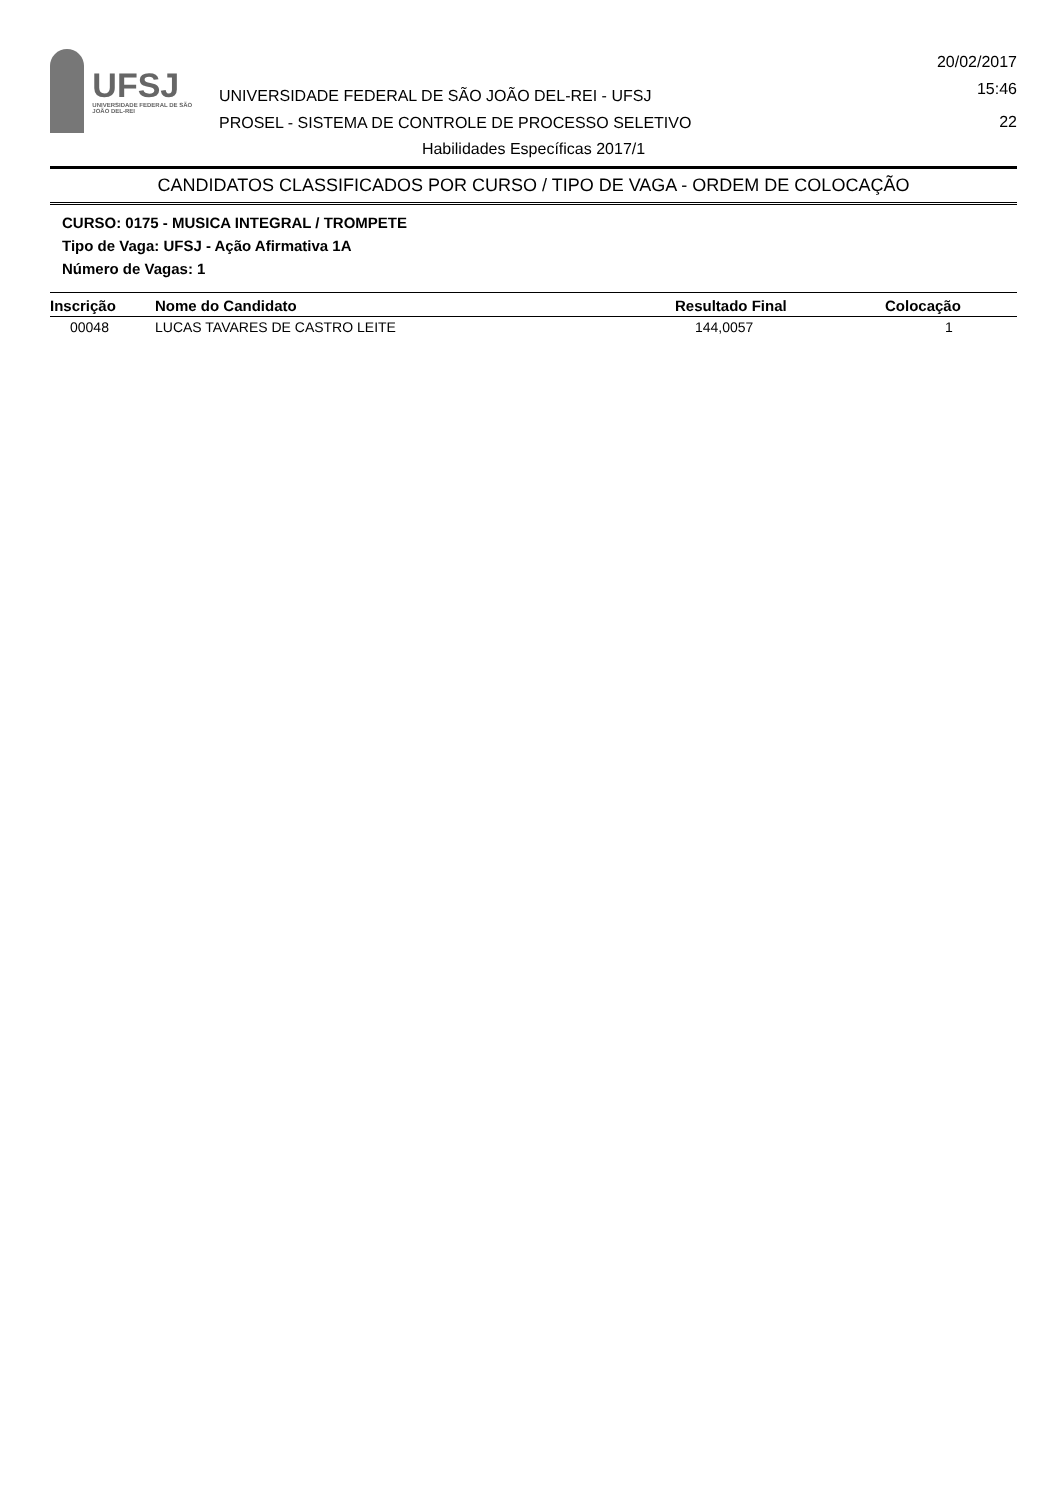UFSJ
UNIVERSIDADE FEDERAL DE SÃO JOÃO DEL-REI
UNIVERSIDADE FEDERAL DE SÃO JOÃO DEL-REI - UFSJ
PROSEL - SISTEMA DE CONTROLE DE PROCESSO SELETIVO
20/02/2017
15:46
22
Habilidades Específicas 2017/1
CANDIDATOS CLASSIFICADOS POR CURSO / TIPO DE VAGA - ORDEM DE COLOCAÇÃO
CURSO: 0175 - MUSICA INTEGRAL / TROMPETE
Tipo de Vaga: UFSJ - Ação Afirmativa 1A
Número de Vagas: 1
| Inscrição | Nome do Candidato | Resultado Final | Colocação |
| --- | --- | --- | --- |
| 00048 | LUCAS TAVARES DE CASTRO LEITE | 144,0057 | 1 |